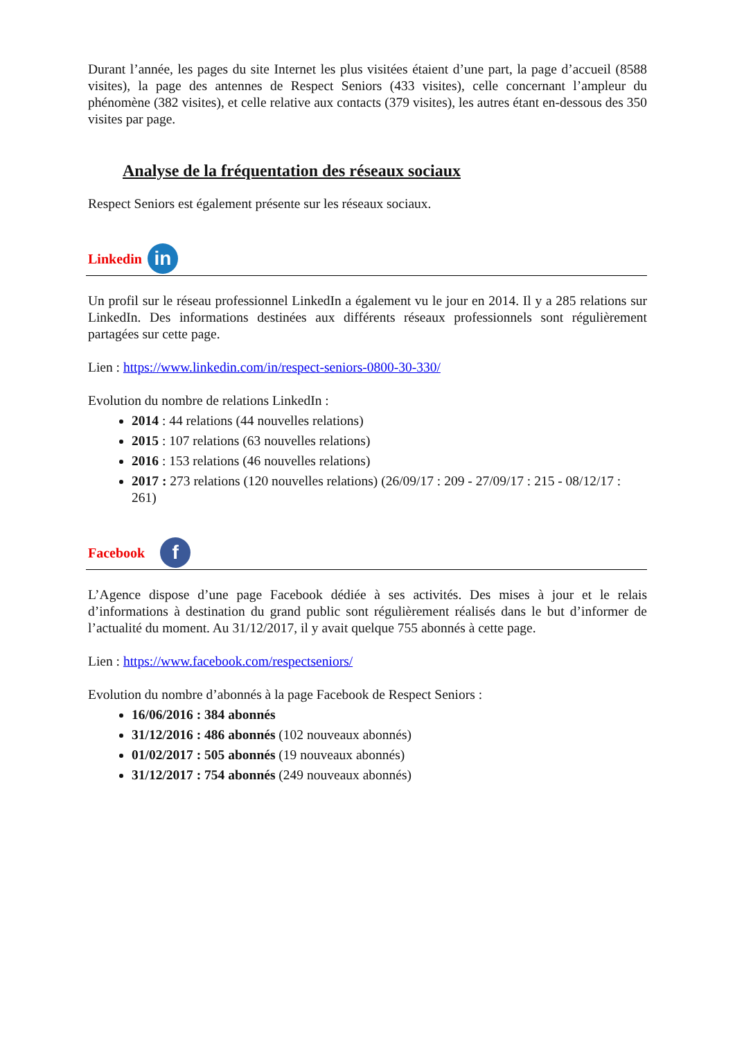Durant l’année, les pages du site Internet les plus visitées étaient d’une part, la page d’accueil (8588 visites), la page des antennes de Respect Seniors (433 visites), celle concernant l’ampleur du phénomène (382 visites), et celle relative aux contacts (379 visites), les autres étant en-dessous des 350 visites par page.
Analyse de la fréquentation des réseaux sociaux
Respect Seniors est également présente sur les réseaux sociaux.
Linkedin
in
Un profil sur le réseau professionnel LinkedIn a également vu le jour en 2014. Il y a 285 relations sur LinkedIn. Des informations destinées aux différents réseaux professionnels sont régulièrement partagées sur cette page.
Lien : https://www.linkedin.com/in/respect-seniors-0800-30-330/
Evolution du nombre de relations LinkedIn :
2014 : 44 relations (44 nouvelles relations)
2015 : 107 relations (63 nouvelles relations)
2016 : 153 relations (46 nouvelles relations)
2017 : 273 relations (120 nouvelles relations) (26/09/17 : 209 - 27/09/17 : 215 - 08/12/17 : 261)
Facebook
f
L’Agence dispose d’une page Facebook dédiée à ses activités. Des mises à jour et le relais d’informations à destination du grand public sont régulièrement réalisés dans le but d’informer de l’actualité du moment. Au 31/12/2017, il y avait quelque 755 abonnés à cette page.
Lien : https://www.facebook.com/respectseniors/
Evolution du nombre d’abonnés à la page Facebook de Respect Seniors :
16/06/2016 : 384 abonnés
31/12/2016 : 486 abonnés (102 nouveaux abonnés)
01/02/2017 : 505 abonnés (19 nouveaux abonnés)
31/12/2017 : 754 abonnés (249 nouveaux abonnés)